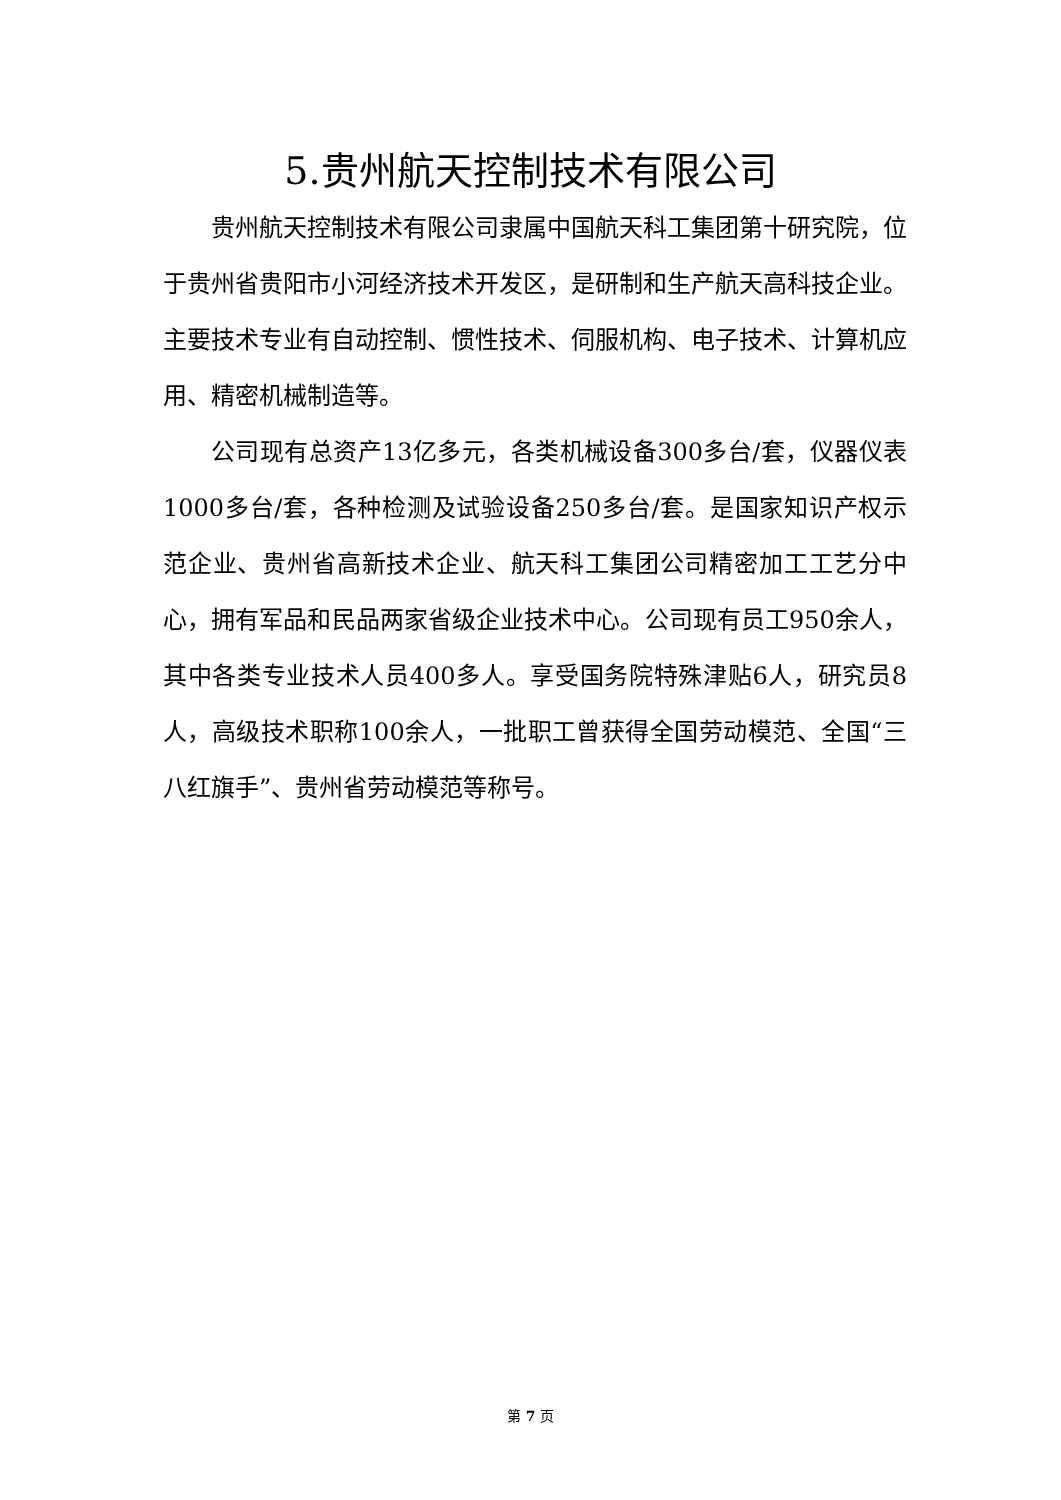5.贵州航天控制技术有限公司
贵州航天控制技术有限公司隶属中国航天科工集团第十研究院，位于贵州省贵阳市小河经济技术开发区，是研制和生产航天高科技企业。主要技术专业有自动控制、惯性技术、伺服机构、电子技术、计算机应用、精密机械制造等。
公司现有总资产13亿多元，各类机械设备300多台/套，仪器仪表1000多台/套，各种检测及试验设备250多台/套。是国家知识产权示范企业、贵州省高新技术企业、航天科工集团公司精密加工工艺分中心，拥有军品和民品两家省级企业技术中心。公司现有员工950余人，其中各类专业技术人员400多人。享受国务院特殊津贴6人，研究员8人，高级技术职称100余人，一批职工曾获得全国劳动模范、全国“三八红旗手”、贵州省劳动模范等称号。
第 7 页